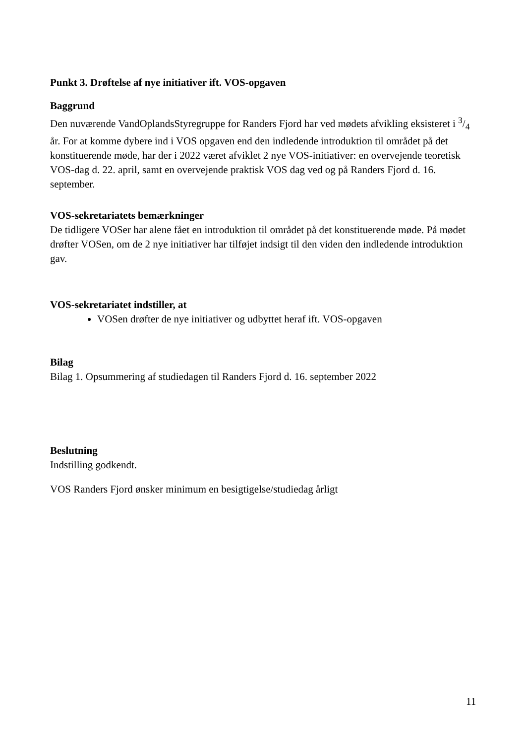Punkt 3. Drøftelse af nye initiativer ift. VOS-opgaven
Baggrund
Den nuværende VandOplandsStyregruppe for Randers Fjord har ved mødets afvikling eksisteret i 3/4 år. For at komme dybere ind i VOS opgaven end den indledende introduktion til området på det konstituerende møde, har der i 2022 været afviklet 2 nye VOS-initiativer: en overvejende teoretisk VOS-dag d. 22. april, samt en overvejende praktisk VOS dag ved og på Randers Fjord d. 16. september.
VOS-sekretariatets bemærkninger
De tidligere VOSer har alene fået en introduktion til området på det konstituerende møde. På mødet drøfter VOSen, om de 2 nye initiativer har tilføjet indsigt til den viden den indledende introduktion gav.
VOS-sekretariatet indstiller, at
VOSen drøfter de nye initiativer og udbyttet heraf ift. VOS-opgaven
Bilag
Bilag 1. Opsummering af studiedagen til Randers Fjord d. 16. september 2022
Beslutning
Indstilling godkendt.
VOS Randers Fjord ønsker minimum en besigtigelse/studiedag årligt
11